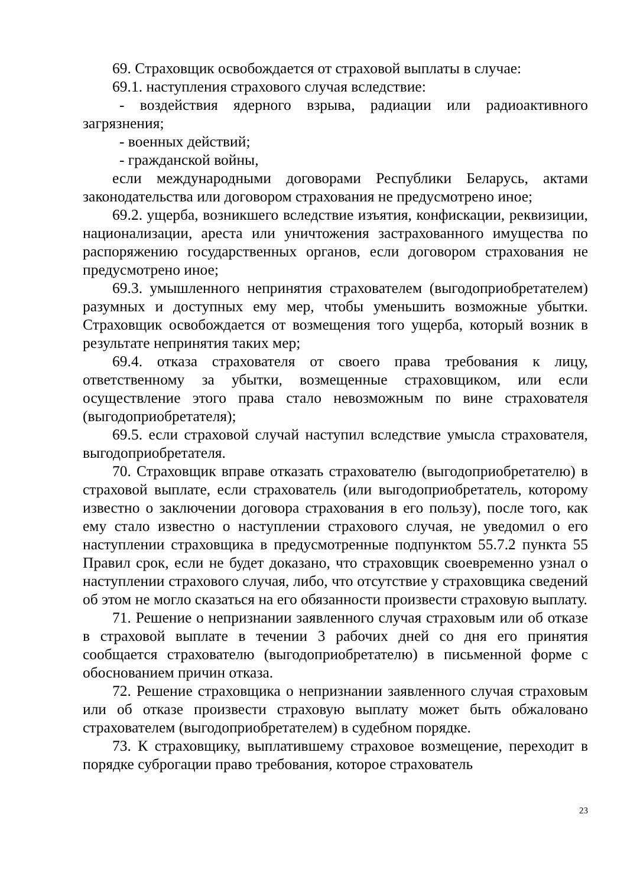69. Страховщик освобождается от страховой выплаты в случае:
69.1. наступления страхового случая вследствие:
- воздействия ядерного взрыва, радиации или радиоактивного загрязнения;
- военных действий;
- гражданской войны,
если международными договорами Республики Беларусь, актами законодательства или договором страхования не предусмотрено иное;
69.2. ущерба, возникшего вследствие изъятия, конфискации, реквизиции, национализации, ареста или уничтожения застрахованного имущества по распоряжению государственных органов, если договором страхования не предусмотрено иное;
69.3. умышленного непринятия страхователем (выгодоприобретателем) разумных и доступных ему мер, чтобы уменьшить возможные убытки. Страховщик освобождается от возмещения того ущерба, который возник в результате непринятия таких мер;
69.4. отказа страхователя от своего права требования к лицу, ответственному за убытки, возмещенные страховщиком, или если осуществление этого права стало невозможным по вине страхователя (выгодоприобретателя);
69.5. если страховой случай наступил вследствие умысла страхователя, выгодоприобретателя.
70. Страховщик вправе отказать страхователю (выгодоприобретателю) в страховой выплате, если страхователь (или выгодоприобретатель, которому известно о заключении договора страхования в его пользу), после того, как ему стало известно о наступлении страхового случая, не уведомил о его наступлении страховщика в предусмотренные подпунктом 55.7.2 пункта 55 Правил срок, если не будет доказано, что страховщик своевременно узнал о наступлении страхового случая, либо, что отсутствие у страховщика сведений об этом не могло сказаться на его обязанности произвести страховую выплату.
71. Решение о непризнании заявленного случая страховым или об отказе в страховой выплате в течении 3 рабочих дней со дня его принятия сообщается страхователю (выгодоприобретателю) в письменной форме с обоснованием причин отказа.
72. Решение страховщика о непризнании заявленного случая страховым или об отказе произвести страховую выплату может быть обжаловано страхователем (выгодоприобретателем) в судебном порядке.
73. К страховщику, выплатившему страховое возмещение, переходит в порядке суброгации право требования, которое страхователь
23